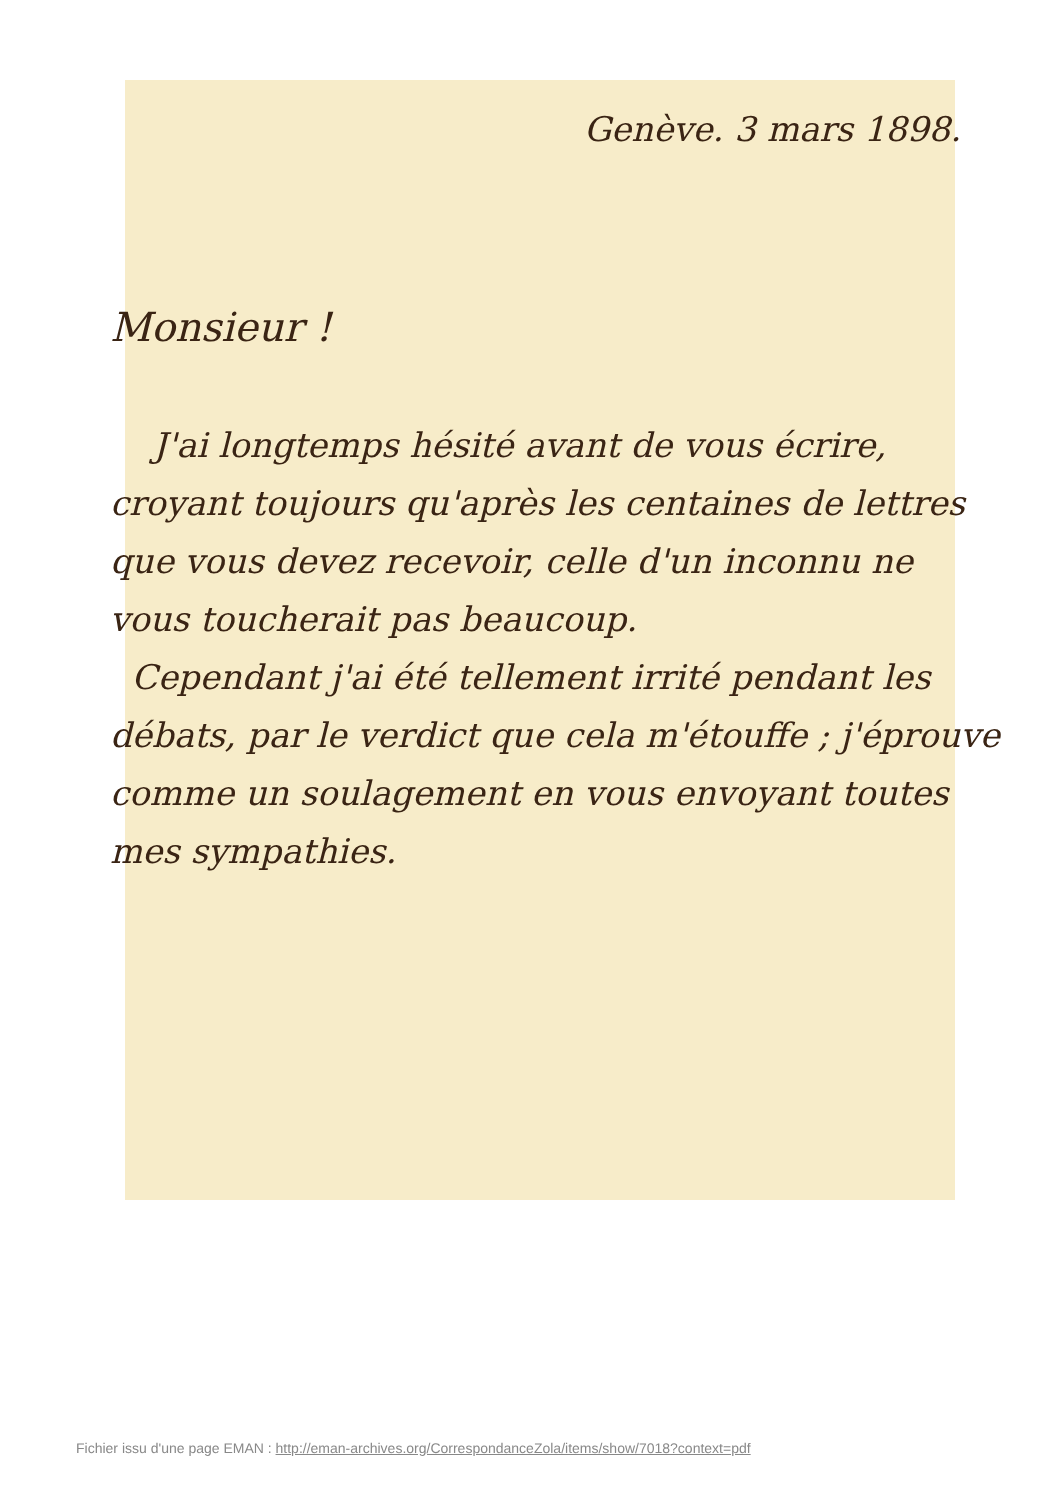Genève. 3 mars 1898.
Monsieur !
J'ai longtemps hésité avant de vous écrire, croyant toujours qu'après les centaines de lettres que vous devez recevoir, celle d'un inconnu ne vous toucherait pas beaucoup.
Cependant j'ai été tellement irrité pendant les débats, par le verdict que cela m'étouffe ; j'éprouve comme un soulagement en vous envoyant toutes mes sympathies.
Fichier issu d'une page EMAN : http://eman-archives.org/CorrespondanceZola/items/show/7018?context=pdf